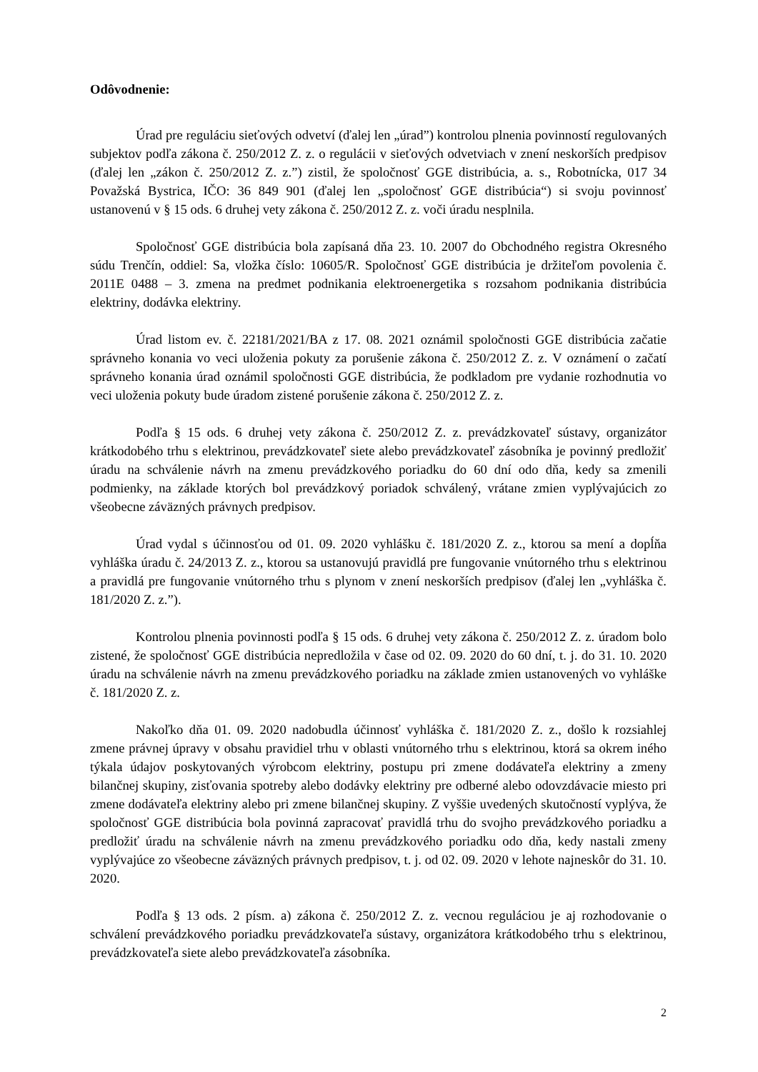Odôvodnenie:
Úrad pre reguláciu sieťových odvetví (ďalej len „úrad”) kontrolou plnenia povinností regulovaných subjektov podľa zákona č. 250/2012 Z. z. o regulácii v sieťových odvetviach v znení neskorších predpisov (ďalej len „zákon č. 250/2012 Z. z.”) zistil, že spoločnosť GGE distribúcia, a. s., Robotnícka, 017 34 Považská Bystrica, IČO: 36 849 901 (ďalej len „spoločnosť GGE distribúcia“) si svoju povinnosť ustanovenú v § 15 ods. 6 druhej vety zákona č. 250/2012 Z. z. voči úradu nesplnila.
Spoločnosť GGE distribúcia bola zapísaná dňa 23. 10. 2007 do Obchodného registra Okresného súdu Trenčín, oddiel: Sa, vložka číslo: 10605/R. Spoločnosť GGE distribúcia je držiteľom povolenia č. 2011E 0488 – 3. zmena na predmet podnikania elektroenergetika s rozsahom podnikania distribúcia elektriny, dodávka elektriny.
Úrad listom ev. č. 22181/2021/BA z 17. 08. 2021 oznámil spoločnosti GGE distribúcia začatie správneho konania vo veci uloženia pokuty za porušenie zákona č. 250/2012 Z. z. V oznámení o začatí správneho konania úrad oznámil spoločnosti GGE distribúcia, že podkladom pre vydanie rozhodnutia vo veci uloženia pokuty bude úradom zistené porušenie zákona č. 250/2012 Z. z.
Podľa § 15 ods. 6 druhej vety zákona č. 250/2012 Z. z. prevádzkovateľ sústavy, organizátor krátkodobého trhu s elektrinou, prevádzkovateľ siete alebo prevádzkovateľ zásobníka je povinný predložiť úradu na schválenie návrh na zmenu prevádzkového poriadku do 60 dní odo dňa, kedy sa zmenili podmienky, na základe ktorých bol prevádzkový poriadok schválený, vrátane zmien vyplývajúcich zo všeobecne záväzných právnych predpisov.
Úrad vydal s účinnosťou od 01. 09. 2020 vyhlášku č. 181/2020 Z. z., ktorou sa mení a dopĺňa vyhláška úradu č. 24/2013 Z. z., ktorou sa ustanovujú pravidlá pre fungovanie vnútorného trhu s elektrinou a pravidlá pre fungovanie vnútorného trhu s plynom v znení neskorších predpisov (ďalej len „vyhláška č. 181/2020 Z. z.”).
Kontrolou plnenia povinnosti podľa § 15 ods. 6 druhej vety zákona č. 250/2012 Z. z. úradom bolo zistené, že spoločnosť GGE distribúcia nepredložila v čase od 02. 09. 2020 do 60 dní, t. j. do 31. 10. 2020 úradu na schválenie návrh na zmenu prevádzkového poriadku na základe zmien ustanovených vo vyhláške č. 181/2020 Z. z.
Nakoľko dňa 01. 09. 2020 nadobudla účinnosť vyhláška č. 181/2020 Z. z., došlo k rozsiahlej zmene právnej úpravy v obsahu pravidiel trhu v oblasti vnútorného trhu s elektrinou, ktorá sa okrem iného týkala údajov poskytovaných výrobcom elektriny, postupu pri zmene dodávateľa elektriny a zmeny bilančnej skupiny, zisťovania spotreby alebo dodávky elektriny pre odberné alebo odovzdávacie miesto pri zmene dodávateľa elektriny alebo pri zmene bilančnej skupiny. Z vyššie uvedených skutočností vyplýva, že spoločnosť GGE distribúcia bola povinná zapracovať pravidlá trhu do svojho prevádzkového poriadku a predložiť úradu na schválenie návrh na zmenu prevádzkového poriadku odo dňa, kedy nastali zmeny vyplývajúce zo všeobecne záväzných právnych predpisov, t. j. od 02. 09. 2020 v lehote najneskôr do 31. 10. 2020.
Podľa § 13 ods. 2 písm. a) zákona č. 250/2012 Z. z. vecnou reguláciou je aj rozhodovanie o schválení prevádzkového poriadku prevádzkovateľa sústavy, organizátora krátkodobého trhu s elektrinou, prevádzkovateľa siete alebo prevádzkovateľa zásobníka.
2